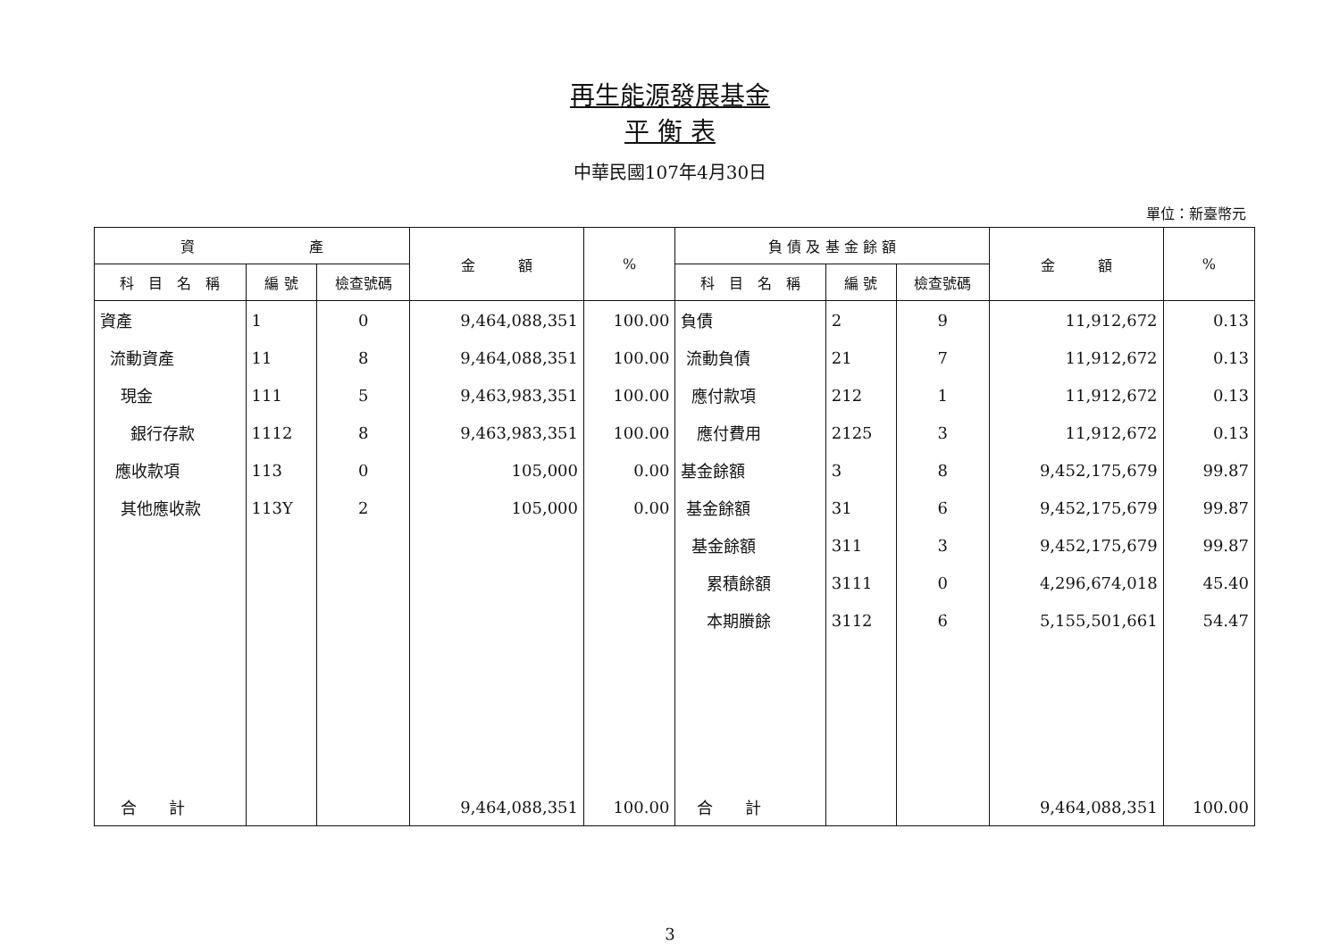再生能源發展基金
平 衡 表
中華民國107年4月30日
單位：新臺幣元
| 資 產 | | | 金 額 | % | 負 債 及 基 金 餘 額 | | | 金 額 | % |
| --- | --- | --- | --- | --- | --- | --- | --- | --- | --- |
| 科 目 名 稱 | 編 號 | 檢查號碼 | | | 科 目 名 稱 | 編 號 | 檢查號碼 | | |
| 資產 | 1 | 0 | 9,464,088,351 | 100.00 | 負債 | 2 | 9 | 11,912,672 | 0.13 |
| 流動資產 | 11 | 8 | 9,464,088,351 | 100.00 | 流動負債 | 21 | 7 | 11,912,672 | 0.13 |
| 現金 | 111 | 5 | 9,463,983,351 | 100.00 | 應付款項 | 212 | 1 | 11,912,672 | 0.13 |
| 銀行存款 | 1112 | 8 | 9,463,983,351 | 100.00 | 應付費用 | 2125 | 3 | 11,912,672 | 0.13 |
| 應收款項 | 113 | 0 | 105,000 | 0.00 | 基金餘額 | 3 | 8 | 9,452,175,679 | 99.87 |
| 其他應收款 | 113Y | 2 | 105,000 | 0.00 | 基金餘額 | 31 | 6 | 9,452,175,679 | 99.87 |
| | | | | | 基金餘額 | 311 | 3 | 9,452,175,679 | 99.87 |
| | | | | | 累積餘額 | 3111 | 0 | 4,296,674,018 | 45.40 |
| | | | | | 本期賸餘 | 3112 | 6 | 5,155,501,661 | 54.47 |
| 合 計 | | | 9,464,088,351 | 100.00 | 合 計 | | | 9,464,088,351 | 100.00 |
3